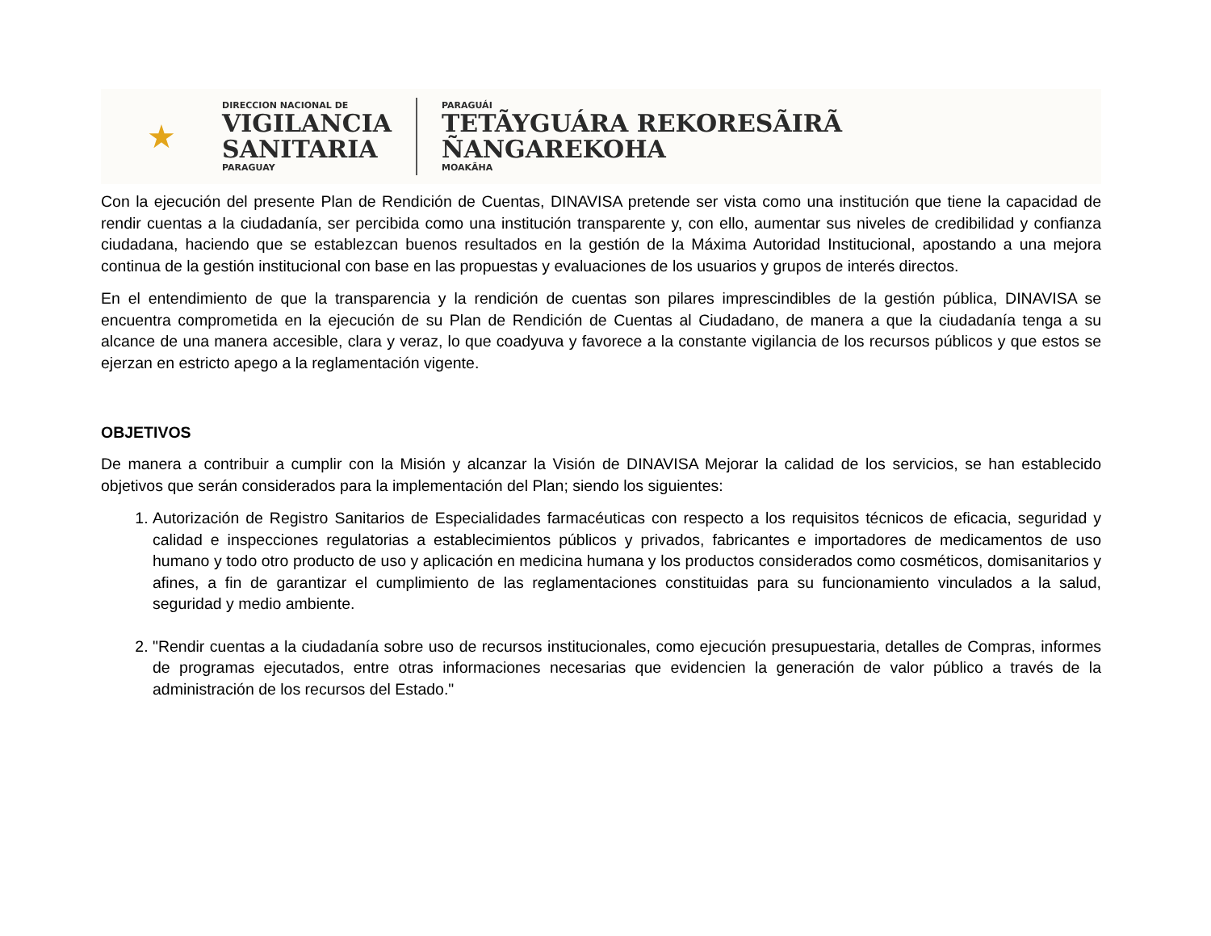★
DIRECCION NACIONAL DE
VIGILANCIA
SANITARIA
PARAGUAY
PARAGUÁI
TETÃYGUÁRA REKORESÃIRÃ
ÑANGAREKOHA
MOAKÃHA
Con la ejecución del presente Plan de Rendición de Cuentas, DINAVISA pretende ser vista como una institución que tiene la capacidad de rendir cuentas a la ciudadanía, ser percibida como una institución transparente y, con ello, aumentar sus niveles de credibilidad y confianza ciudadana, haciendo que se establezcan buenos resultados en la gestión de la Máxima Autoridad Institucional, apostando a una mejora continua de la gestión institucional con base en las propuestas y evaluaciones de los usuarios y grupos de interés directos.
En el entendimiento de que la transparencia y la rendición de cuentas son pilares imprescindibles de la gestión pública, DINAVISA se encuentra comprometida en la ejecución de su Plan de Rendición de Cuentas al Ciudadano, de manera a que la ciudadanía tenga a su alcance de una manera accesible, clara y veraz, lo que coadyuva y favorece a la constante vigilancia de los recursos públicos y que estos se ejerzan en estricto apego a la reglamentación vigente.
OBJETIVOS
De manera a contribuir a cumplir con la Misión y alcanzar la Visión de DINAVISA Mejorar la calidad de los servicios, se han establecido objetivos que serán considerados para la implementación del Plan; siendo los siguientes:
1. Autorización de Registro Sanitarios de Especialidades farmacéuticas con respecto a los requisitos técnicos de eficacia, seguridad y calidad e inspecciones regulatorias a establecimientos públicos y privados, fabricantes e importadores de medicamentos de uso humano y todo otro producto de uso y aplicación en medicina humana y los productos considerados como cosméticos, domisanitarios y afines, a fin de garantizar el cumplimiento de las reglamentaciones constituidas para su funcionamiento vinculados a la salud, seguridad y medio ambiente.
2. "Rendir cuentas a la ciudadanía sobre uso de recursos institucionales, como ejecución presupuestaria, detalles de Compras, informes de programas ejecutados, entre otras informaciones necesarias que evidencien la generación de valor público a través de la administración de los recursos del Estado."